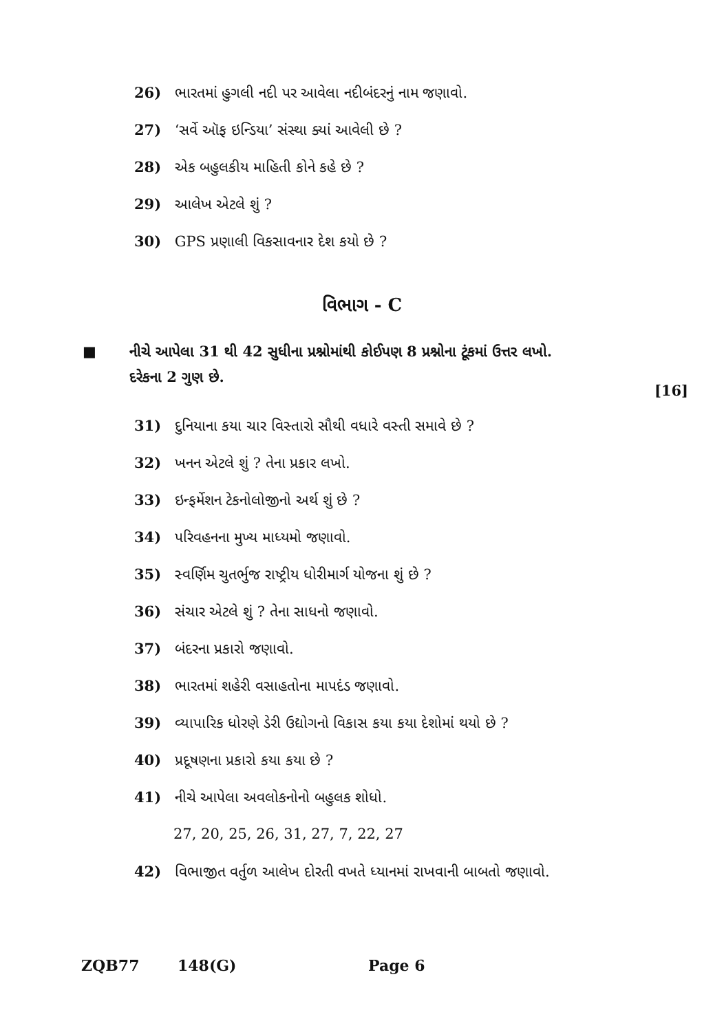26) ભારતમાં હુગલી નદી પર આવેલા નદીબંદરનું નામ જણાવો.
27) ‘સર્વે ઑફ ઇન્ડિયા’ સંસ્થા ક્યાં આવેલી છે ?
28) એક બહુલકીય માહિતી કોને કહે છે ?
29) આલેખ એટલે શું ?
30) GPS પ્રણાલી વિકસાવનાર દેશ કયો છે ?
વિભાગ - C
■ નીચે આપેલા 31 થી 42 સુધીના પ્રશ્નોમાંથી કોઈપણ 8 પ્રશ્નોના ટૂંકમાં ઉત્તર લખો.
દરેકના 2 ગુણ છે. [16]
31) દુનિયાના કયા ચાર વિસ્તારો સૌથી વધારે વસ્તી સમાવે છે ?
32) ખનન એટલે શું ? તેના પ્રકાર લખો.
33) ઇન્ફર્મેશન ટેકનોલોજીનો અર્થ શું છે ?
34) પરિવહનના મુખ્ય માધ્યમો જણાવો.
35) સ્વર્ણિમ ચુતર્ભુજ રાષ્ટ્રીય ધોરીમાર્ગ યોજના શું છે ?
36) સંચાર એટલે શું ? તેના સાધનો જણાવો.
37) બંદરના પ્રકારો જણાવો.
38) ભારતમાં શહેરી વસાહતોના માપદંડ જણાવો.
39) વ્યાપારિક ધોરણે ડેરી ઉદ્યોગનો વિકાસ કયા કયા દેશોમાં થયો છે ?
40) પ્રદૂષણના પ્રકારો કયા કયા છે ?
41) નીચે આપેલા અવલોકનોનો બહુલક શોધો.
27, 20, 25, 26, 31, 27, 7, 22, 27
42) વિભાજીત વર્તુળ આલેખ દોરતી વખતે ધ્યાનમાં રાખવાની બાબતો જણાવો.
ZQB77 148(G) Page 6